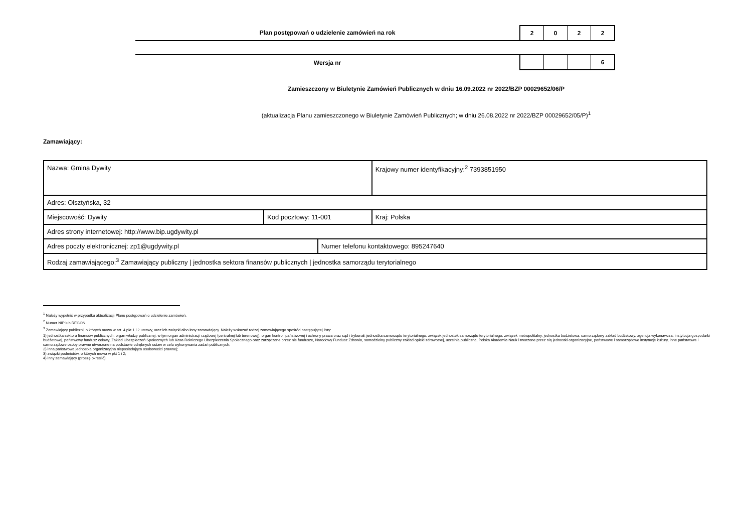Plan postępowań o udzielenie zamówień na rok
2 0 2 2
Wersja nr
6
Zamieszczony w Biuletynie Zamówień Publicznych w dniu 16.09.2022 nr 2022/BZP 00029652/06/P
(aktualizacja Planu zamieszczonego w Biuletynie Zamówień Publicznych; w dniu 26.08.2022 nr 2022/BZP 00029652/05/P)<sup>1</sup>
Zamawiający:
| Nazwa: Gmina Dywity | | | Krajowy numer identyfikacyjny:<sup>2</sup> 7393851950 |
| Adres: Olsztyńska, 32 | | | |
| Miejscowość: Dywity | Kod pocztowy: 11-001 | | Kraj: Polska |
| Adres strony internetowej: http://www.bip.ugdywity.pl | | | |
| Adres poczty elektronicznej: zp1@ugdywity.pl | | Numer telefonu kontaktowego: 895247640 | |
| Rodzaj zamawiającego:<sup>3</sup> Zamawiający publiczny / jednostka sektora finansów publicznych / jednostka samorządu terytorialnego | | | |
<sup>1</sup> Należy wypełnić w przypadku aktualizacji Planu postępowań o udzielenie zamówień.
<sup>2</sup> Numer NIP lub REGON.
<sup>3</sup> Zamawiający publiczni, o których mowa w art. 4 pkt 1 i 2 ustawy, oraz ich związki albo inny zamawiający. Należy wskazać rodzaj zamawiającego spośród następującej listy:
1) jednostka sektora finansów publicznych: organ władzy publicznej, w tym organ administracji rządowej (centralnej lub terenowej), organ kontroli państwowej i ochrony prawa oraz sąd i trybunał, jednostka samorządu terytorialnego, związek jednostek samorządu terytorialnego, związek metropolitalny, jednostka budżetowa, samorządowy zakład budżetowy, agencja wykonawcza, instytucja gospodarki budżetowej, państwowy fundusz celowy, Zakład Ubezpieczeń Społecznych lub Kasa Rolniczego Ubezpieczenia Społecznego oraz zarządzane przez nie fundusze, Narodowy Fundusz Zdrowia, samodzielny publiczny zakład opieki zdrowotnej, uczelnia publiczna, Polska Akademia Nauk i tworzone przez nią jednostki organizacyjne, państwowe i samorządowe instytucje kultury, inne państwowe i samorządowe osoby prawne utworzone na podstawie odrębnych ustaw w celu wykonywania zadań publicznych;
2) inna państwowa jednostka organizacyjna nieposiadająca osobowości prawnej;
3) związki podmiotów, o których mowa w pkt 1 i 2;
4) inny zamawiający (proszę określić).